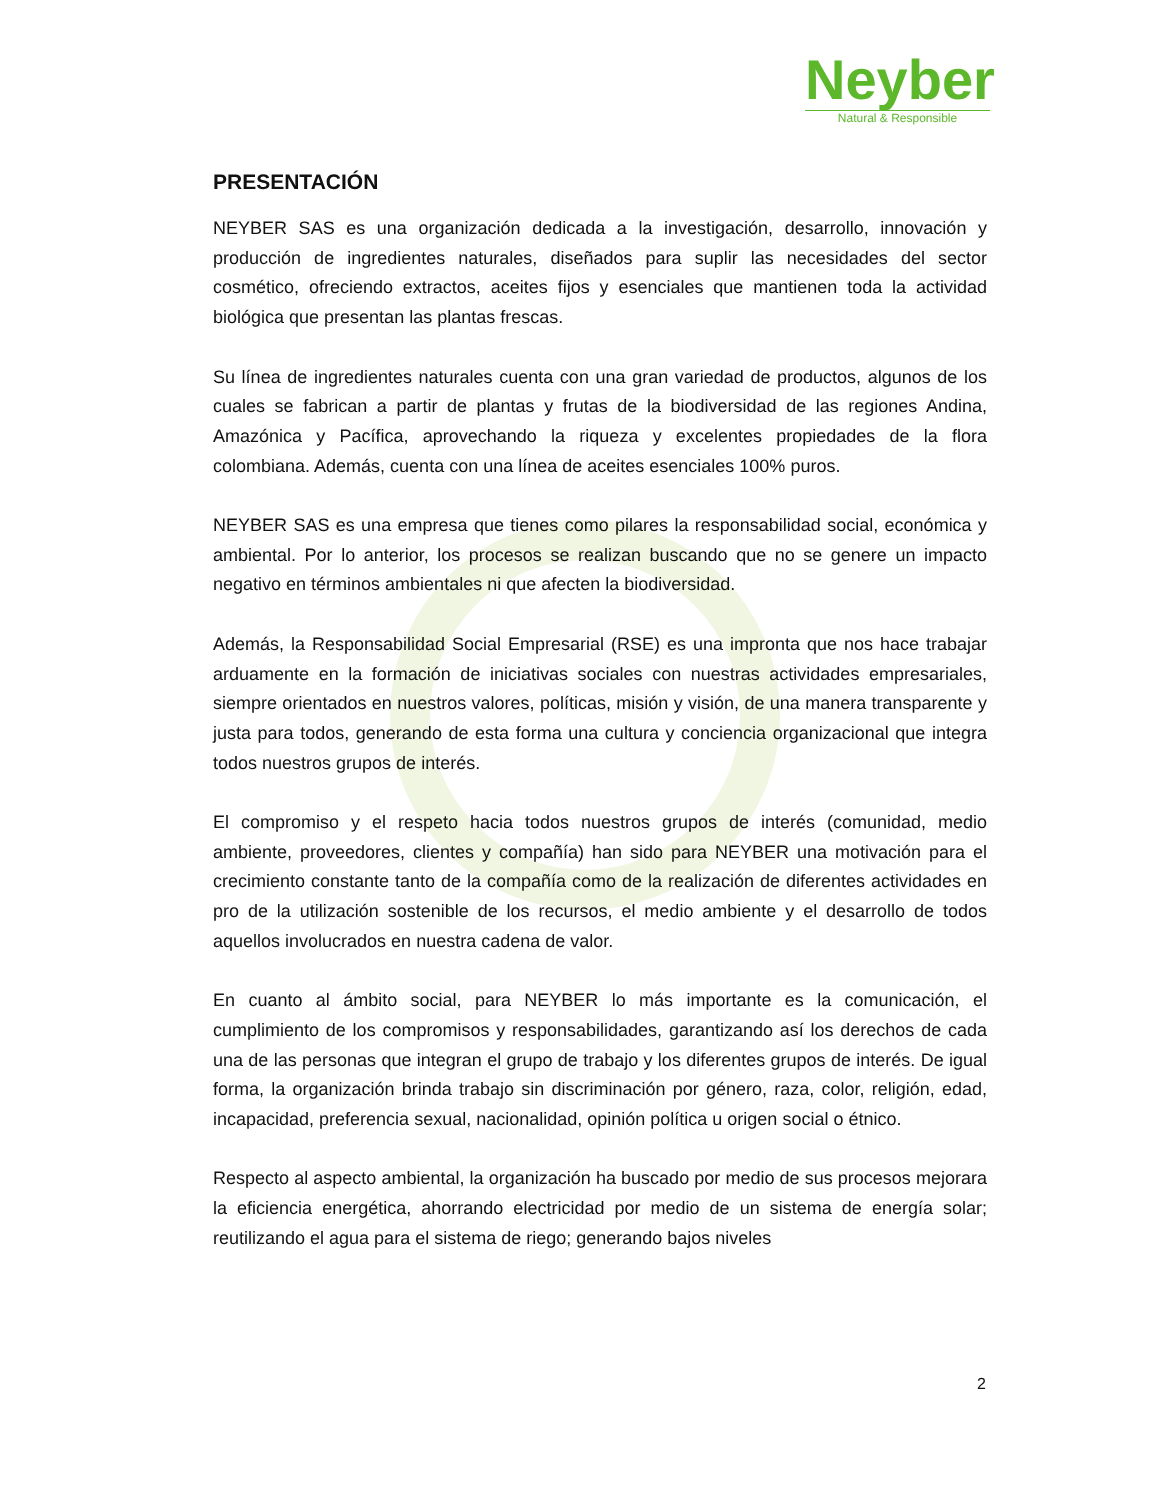Neyber
Natural & Responsible
PRESENTACIÓN
NEYBER SAS es una organización dedicada a la investigación, desarrollo, innovación y producción de ingredientes naturales, diseñados para suplir las necesidades del sector cosmético, ofreciendo extractos, aceites fijos y esenciales que mantienen toda la actividad biológica que presentan las plantas frescas.
Su línea de ingredientes naturales cuenta con una gran variedad de productos, algunos de los cuales se fabrican a partir de plantas y frutas de la biodiversidad de las regiones Andina, Amazónica y Pacífica, aprovechando la riqueza y excelentes propiedades de la flora colombiana. Además, cuenta con una línea de aceites esenciales 100% puros.
NEYBER SAS es una empresa que tienes como pilares la responsabilidad social, económica y ambiental. Por lo anterior, los procesos se realizan buscando que no se genere un impacto negativo en términos ambientales ni que afecten la biodiversidad.
Además, la Responsabilidad Social Empresarial (RSE) es una impronta que nos hace trabajar arduamente en la formación de iniciativas sociales con nuestras actividades empresariales, siempre orientados en nuestros valores, políticas, misión y visión, de una manera transparente y justa para todos, generando de esta forma una cultura y conciencia organizacional que integra todos nuestros grupos de interés.
El compromiso y el respeto hacia todos nuestros grupos de interés (comunidad, medio ambiente, proveedores, clientes y compañía) han sido para NEYBER una motivación para el crecimiento constante tanto de la compañía como de la realización de diferentes actividades en pro de la utilización sostenible de los recursos, el medio ambiente y el desarrollo de todos aquellos involucrados en nuestra cadena de valor.
En cuanto al ámbito social, para NEYBER lo más importante es la comunicación, el cumplimiento de los compromisos y responsabilidades, garantizando así los derechos de cada una de las personas que integran el grupo de trabajo y los diferentes grupos de interés. De igual forma, la organización brinda trabajo sin discriminación por género, raza, color, religión, edad, incapacidad, preferencia sexual, nacionalidad, opinión política u origen social o étnico.
Respecto al aspecto ambiental, la organización ha buscado por medio de sus procesos mejorara la eficiencia energética, ahorrando electricidad por medio de un sistema de energía solar; reutilizando el agua para el sistema de riego; generando bajos niveles
2